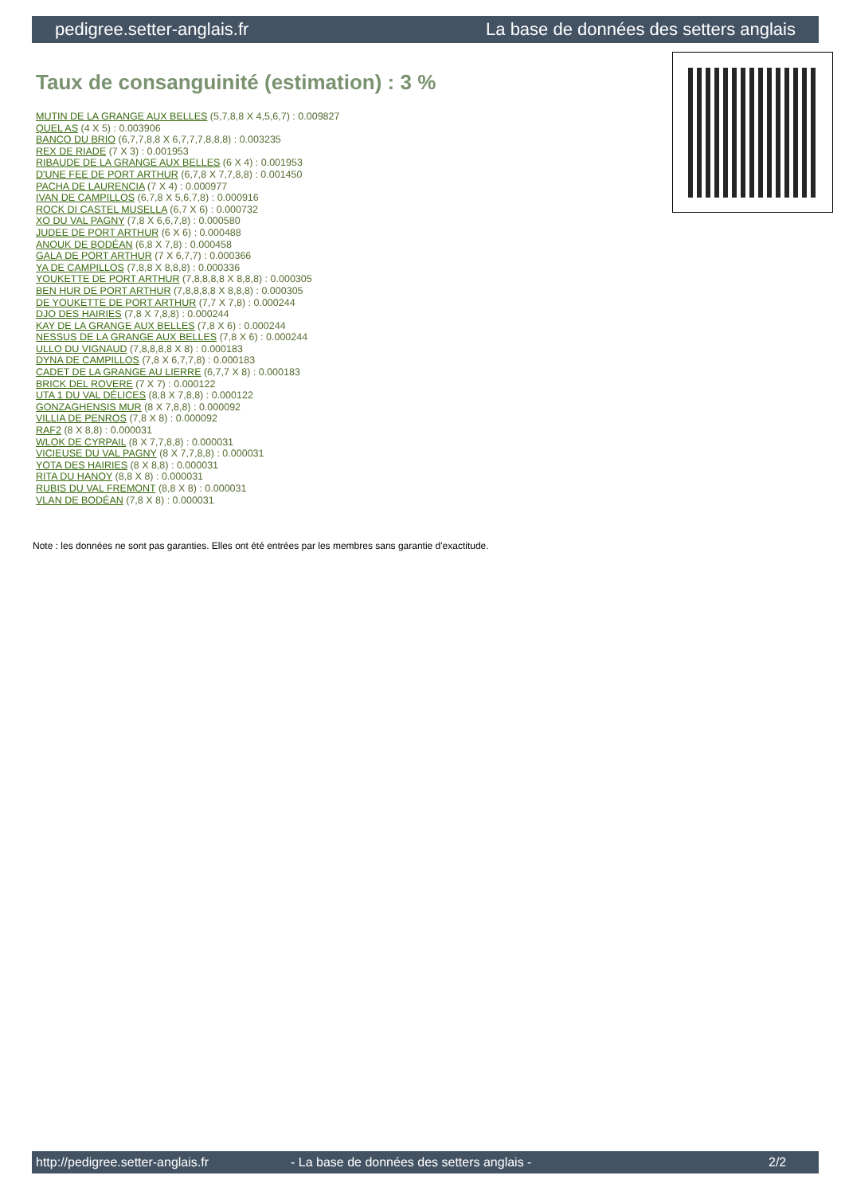pedigree.setter-anglais.fr La base de données des setters anglais
Taux de consanguinité (estimation) : 3 %
MUTIN DE LA GRANGE AUX BELLES (5,7,8,8 X 4,5,6,7) : 0.009827
QUEL AS (4 X 5) : 0.003906
BANCO DU BRIO (6,7,7,8,8 X 6,7,7,7,8,8,8) : 0.003235
REX DE RIADE (7 X 3) : 0.001953
RIBAUDE DE LA GRANGE AUX BELLES (6 X 4) : 0.001953
D'UNE FEE DE PORT ARTHUR (6,7,8 X 7,7,8,8) : 0.001450
PACHA DE LAURENCIA (7 X 4) : 0.000977
IVAN DE CAMPILLOS (6,7,8 X 5,6,7,8) : 0.000916
ROCK DI CASTEL MUSELLA (6,7 X 6) : 0.000732
XO DU VAL PAGNY (7,8 X 6,6,7,8) : 0.000580
JUDEE DE PORT ARTHUR (6 X 6) : 0.000488
ANOUK DE BODÉAN (6,8 X 7,8) : 0.000458
GALA DE PORT ARTHUR (7 X 6,7,7) : 0.000366
YA DE CAMPILLOS (7,8,8 X 8,8,8) : 0.000336
YOUKETTE DE PORT ARTHUR (7,8,8,8,8 X 8,8,8) : 0.000305
BEN HUR DE PORT ARTHUR (7,8,8,8,8 X 8,8,8) : 0.000305
DE YOUKETTE DE PORT ARTHUR (7,7 X 7,8) : 0.000244
DJO DES HAIRIES (7,8 X 7,8,8) : 0.000244
KAY DE LA GRANGE AUX BELLES (7,8 X 6) : 0.000244
NESSUS DE LA GRANGE AUX BELLES (7,8 X 6) : 0.000244
ULLO DU VIGNAUD (7,8,8,8,8 X 8) : 0.000183
DYNA DE CAMPILLOS (7,8 X 6,7,7,8) : 0.000183
CADET DE LA GRANGE AU LIERRE (6,7,7 X 8) : 0.000183
BRICK DEL ROVERE (7 X 7) : 0.000122
UTA 1 DU VAL DÉLICES (8,8 X 7,8,8) : 0.000122
GONZAGHENSIS MUR (8 X 7,8,8) : 0.000092
VILLIA DE PENROS (7,8 X 8) : 0.000092
RAF2 (8 X 8,8) : 0.000031
WLOK DE CYRPAIL (8 X 7,7,8,8) : 0.000031
VICIEUSE DU VAL PAGNY (8 X 7,7,8,8) : 0.000031
YOTA DES HAIRIES (8 X 8,8) : 0.000031
RITA DU HANOY (8,8 X 8) : 0.000031
RUBIS DU VAL FREMONT (8,8 X 8) : 0.000031
VLAN DE BODÉAN (7,8 X 8) : 0.000031
Note : les données ne sont pas garanties. Elles ont été entrées par les membres sans garantie d'exactitude.
http://pedigree.setter-anglais.fr - La base de données des setters anglais - 2/2